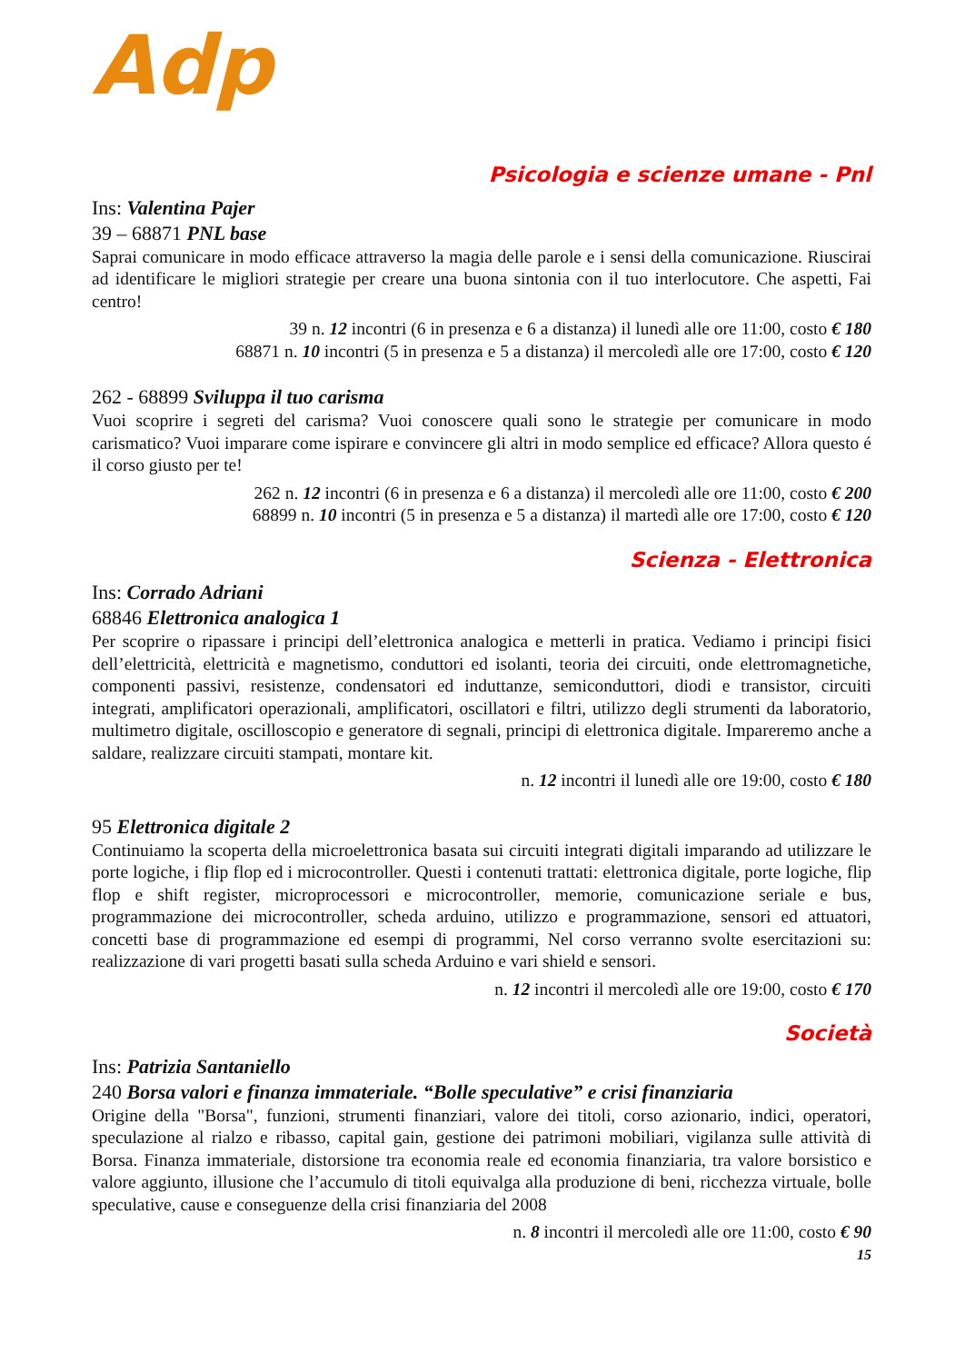Adp
Psicologia e scienze umane - Pnl
Ins: Valentina Pajer
39 – 68871 PNL base
Saprai comunicare in modo efficace attraverso la magia delle parole e i sensi della comunicazione. Riuscirai ad identificare le migliori strategie per creare una buona sintonia con il tuo interlocutore. Che aspetti, Fai centro!
39 n. 12 incontri (6 in presenza e 6 a distanza) il lunedì alle ore 11:00, costo € 180
68871 n. 10 incontri (5 in presenza e 5 a distanza) il mercoledì alle ore 17:00, costo € 120
262 - 68899 Sviluppa il tuo carisma
Vuoi scoprire i segreti del carisma? Vuoi conoscere quali sono le strategie per comunicare in modo carismatico? Vuoi imparare come ispirare e convincere gli altri in modo semplice ed efficace? Allora questo é il corso giusto per te!
262 n. 12 incontri (6 in presenza e 6 a distanza) il mercoledì alle ore 11:00, costo € 200
68899 n. 10 incontri (5 in presenza e 5 a distanza) il martedì alle ore 17:00, costo € 120
Scienza - Elettronica
Ins: Corrado Adriani
68846 Elettronica analogica 1
Per scoprire o ripassare i principi dell’elettronica analogica e metterli in pratica. Vediamo i principi fisici dell’elettricità, elettricità e magnetismo, conduttori ed isolanti, teoria dei circuiti, onde elettromagnetiche, componenti passivi, resistenze, condensatori ed induttanze, semiconduttori, diodi e transistor, circuiti integrati, amplificatori operazionali, amplificatori, oscillatori e filtri, utilizzo degli strumenti da laboratorio, multimetro digitale, oscilloscopio e generatore di segnali, principi di elettronica digitale. Impareremo anche a saldare, realizzare circuiti stampati, montare kit.
n. 12 incontri il lunedì alle ore 19:00, costo € 180
95 Elettronica digitale 2
Continuiamo la scoperta della microelettronica basata sui circuiti integrati digitali imparando ad utilizzare le porte logiche, i flip flop ed i microcontroller. Questi i contenuti trattati: elettronica digitale, porte logiche, flip flop e shift register, microprocessori e microcontroller, memorie, comunicazione seriale e bus, programmazione dei microcontroller, scheda arduino, utilizzo e programmazione, sensori ed attuatori, concetti base di programmazione ed esempi di programmi, Nel corso verranno svolte esercitazioni su: realizzazione di vari progetti basati sulla scheda Arduino e vari shield e sensori.
n. 12 incontri il mercoledì alle ore 19:00, costo € 170
Società
Ins: Patrizia Santaniello
240 Borsa valori e finanza immateriale. “Bolle speculative” e crisi finanziaria
Origine della "Borsa", funzioni, strumenti finanziari, valore dei titoli, corso azionario, indici, operatori, speculazione al rialzo e ribasso, capital gain, gestione dei patrimoni mobiliari, vigilanza sulle attività di Borsa. Finanza immateriale, distorsione tra economia reale ed economia finanziaria, tra valore borsistico e valore aggiunto, illusione che l’accumulo di titoli equivalga alla produzione di beni, ricchezza virtuale, bolle speculative, cause e conseguenze della crisi finanziaria del 2008
n. 8 incontri il mercoledì alle ore 11:00, costo € 90
15